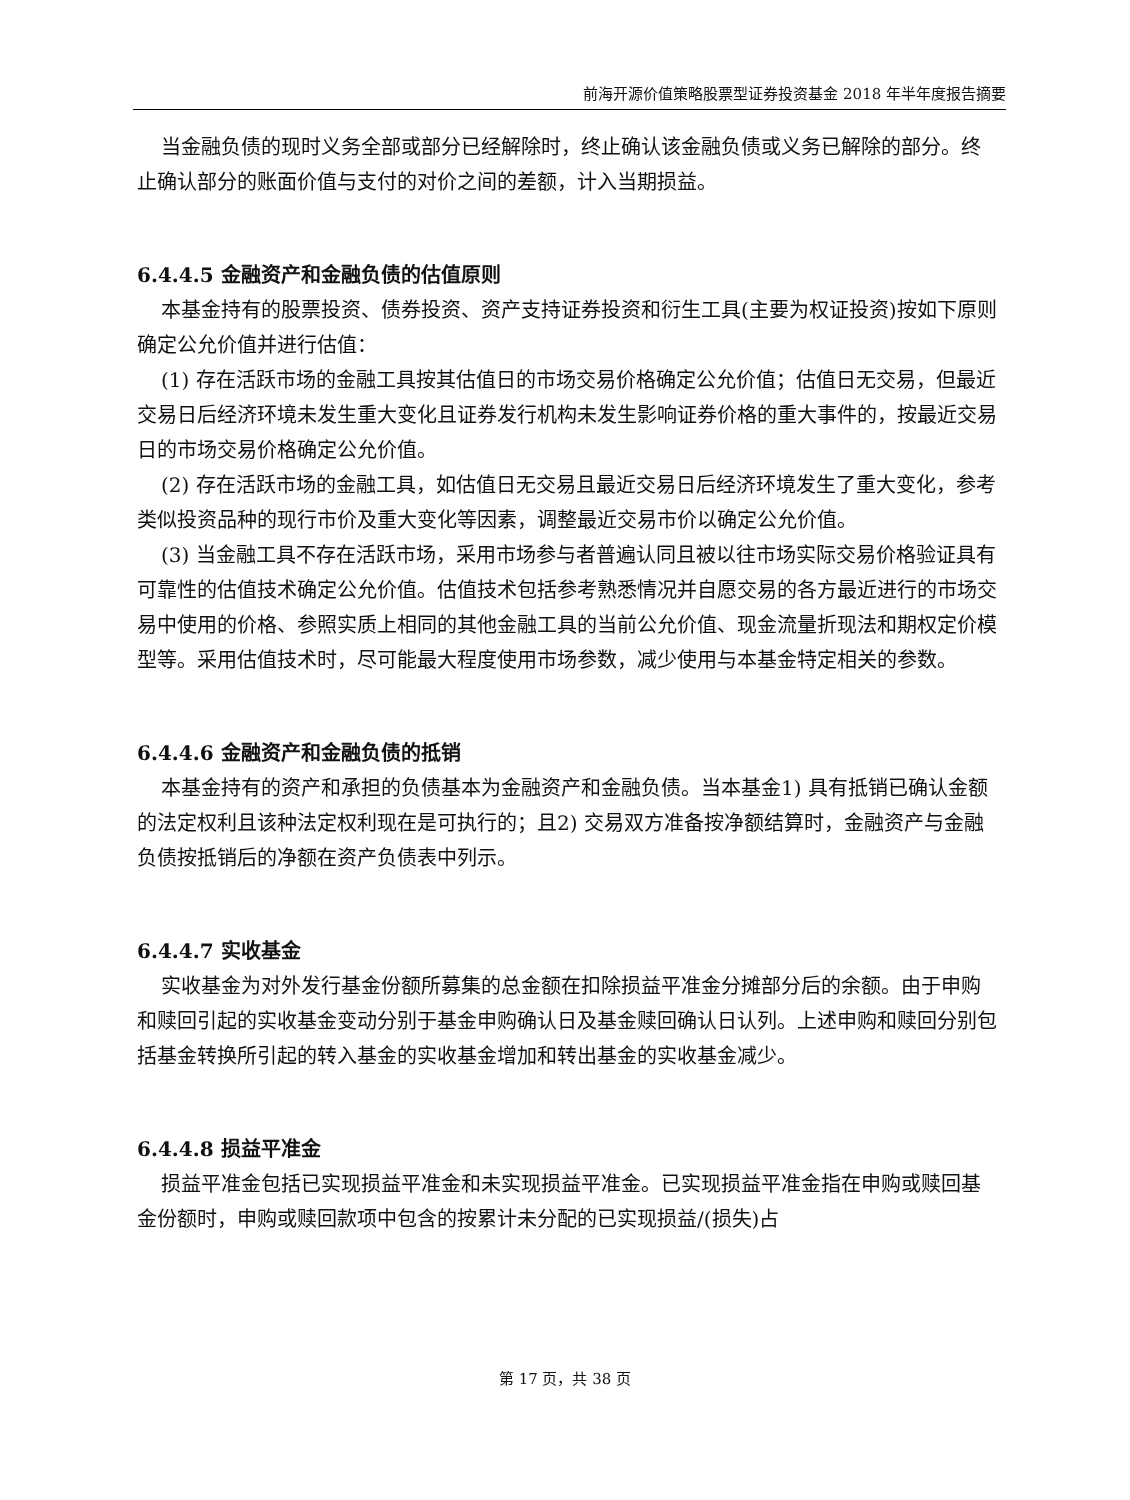前海开源价值策略股票型证券投资基金 2018 年半年度报告摘要
当金融负债的现时义务全部或部分已经解除时，终止确认该金融负债或义务已解除的部分。终止确认部分的账面价值与支付的对价之间的差额，计入当期损益。
6.4.4.5 金融资产和金融负债的估值原则
本基金持有的股票投资、债券投资、资产支持证券投资和衍生工具(主要为权证投资)按如下原则确定公允价值并进行估值：
(1) 存在活跃市场的金融工具按其估值日的市场交易价格确定公允价值；估值日无交易，但最近交易日后经济环境未发生重大变化且证券发行机构未发生影响证券价格的重大事件的，按最近交易日的市场交易价格确定公允价值。
(2) 存在活跃市场的金融工具，如估值日无交易且最近交易日后经济环境发生了重大变化，参考类似投资品种的现行市价及重大变化等因素，调整最近交易市价以确定公允价值。
(3) 当金融工具不存在活跃市场，采用市场参与者普遍认同且被以往市场实际交易价格验证具有可靠性的估值技术确定公允价值。估值技术包括参考熟悉情况并自愿交易的各方最近进行的市场交易中使用的价格、参照实质上相同的其他金融工具的当前公允价值、现金流量折现法和期权定价模型等。采用估值技术时，尽可能最大程度使用市场参数，减少使用与本基金特定相关的参数。
6.4.4.6 金融资产和金融负债的抵销
本基金持有的资产和承担的负债基本为金融资产和金融负债。当本基金1) 具有抵销已确认金额的法定权利且该种法定权利现在是可执行的；且2) 交易双方准备按净额结算时，金融资产与金融负债按抵销后的净额在资产负债表中列示。
6.4.4.7 实收基金
实收基金为对外发行基金份额所募集的总金额在扣除损益平准金分摊部分后的余额。由于申购和赎回引起的实收基金变动分别于基金申购确认日及基金赎回确认日认列。上述申购和赎回分别包括基金转换所引起的转入基金的实收基金增加和转出基金的实收基金减少。
6.4.4.8 损益平准金
损益平准金包括已实现损益平准金和未实现损益平准金。已实现损益平准金指在申购或赎回基金份额时，申购或赎回款项中包含的按累计未分配的已实现损益/(损失)占
第 17 页，共 38 页